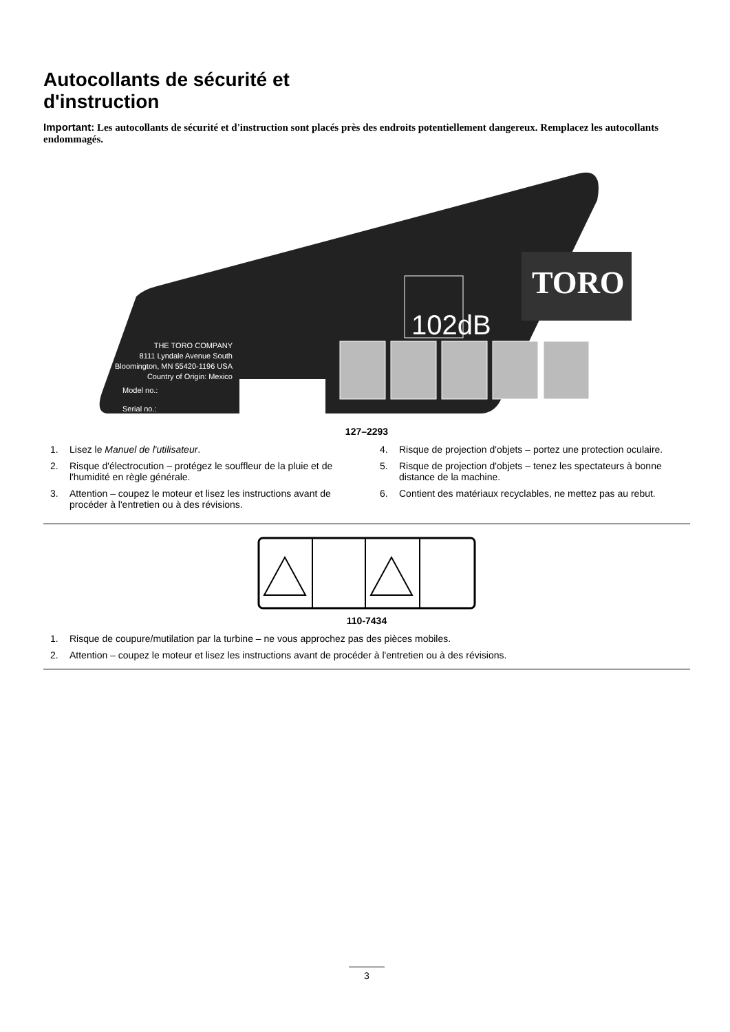Autocollants de sécurité et
d'instruction
Important: Les autocollants de sécurité et d'instruction sont placés près des endroits potentiellement dangereux. Remplacez les autocollants endommagés.
TORO
102dB
THE TORO COMPANY
8111 Lyndale Avenue South
Bloomington, MN 55420-1196 USA
Country of Origin: Mexico
Model no.:
Serial no.:
127–2293
1. Lisez le Manuel de l'utilisateur.
2. Risque d'électrocution – protégez le souffleur de la pluie et de l'humidité en règle générale.
3. Attention – coupez le moteur et lisez les instructions avant de procéder à l'entretien ou à des révisions.
4. Risque de projection d'objets – portez une protection oculaire.
5. Risque de projection d'objets – tenez les spectateurs à bonne distance de la machine.
6. Contient des matériaux recyclables, ne mettez pas au rebut.
110-7434
1. Risque de coupure/mutilation par la turbine – ne vous approchez pas des pièces mobiles.
2. Attention – coupez le moteur et lisez les instructions avant de procéder à l'entretien ou à des révisions.
3